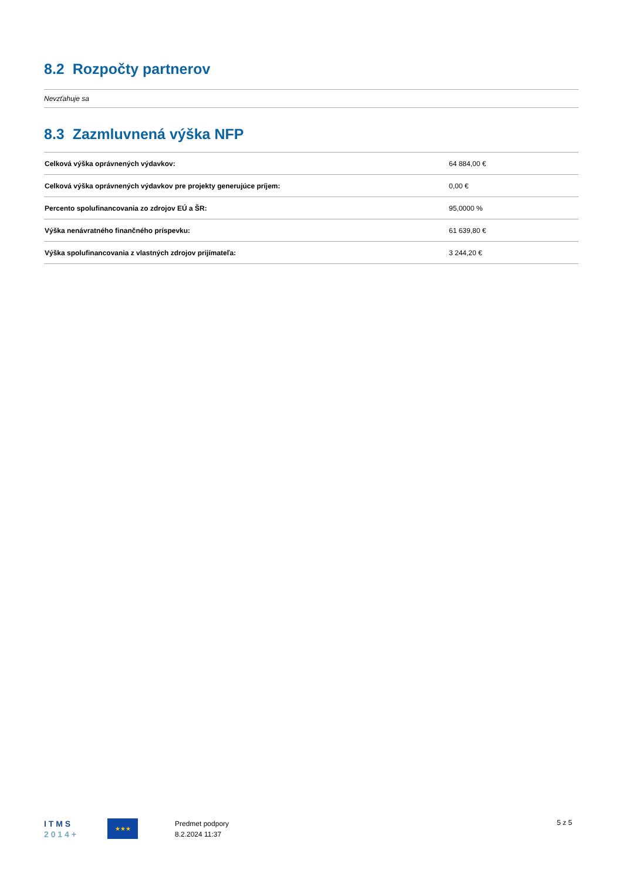8.2 Rozpočty partnerov
Nevzťahuje sa
8.3 Zazmluvnená výška NFP
| Celková výška oprávnených výdavkov: | 64 884,00 € |
| Celková výška oprávnených výdavkov pre projekty generujúce príjem: | 0,00 € |
| Percento spolufinancovania zo zdrojov EÚ a ŠR: | 95,0000 % |
| Výška nenávratného finančného príspevku: | 61 639,80 € |
| Výška spolufinancovania z vlastných zdrojov prijímateľa: | 3 244,20 € |
I T M S
2 0 1 4 +
★★★
Predmet podpory
8.2.2024 11:37
5 z 5